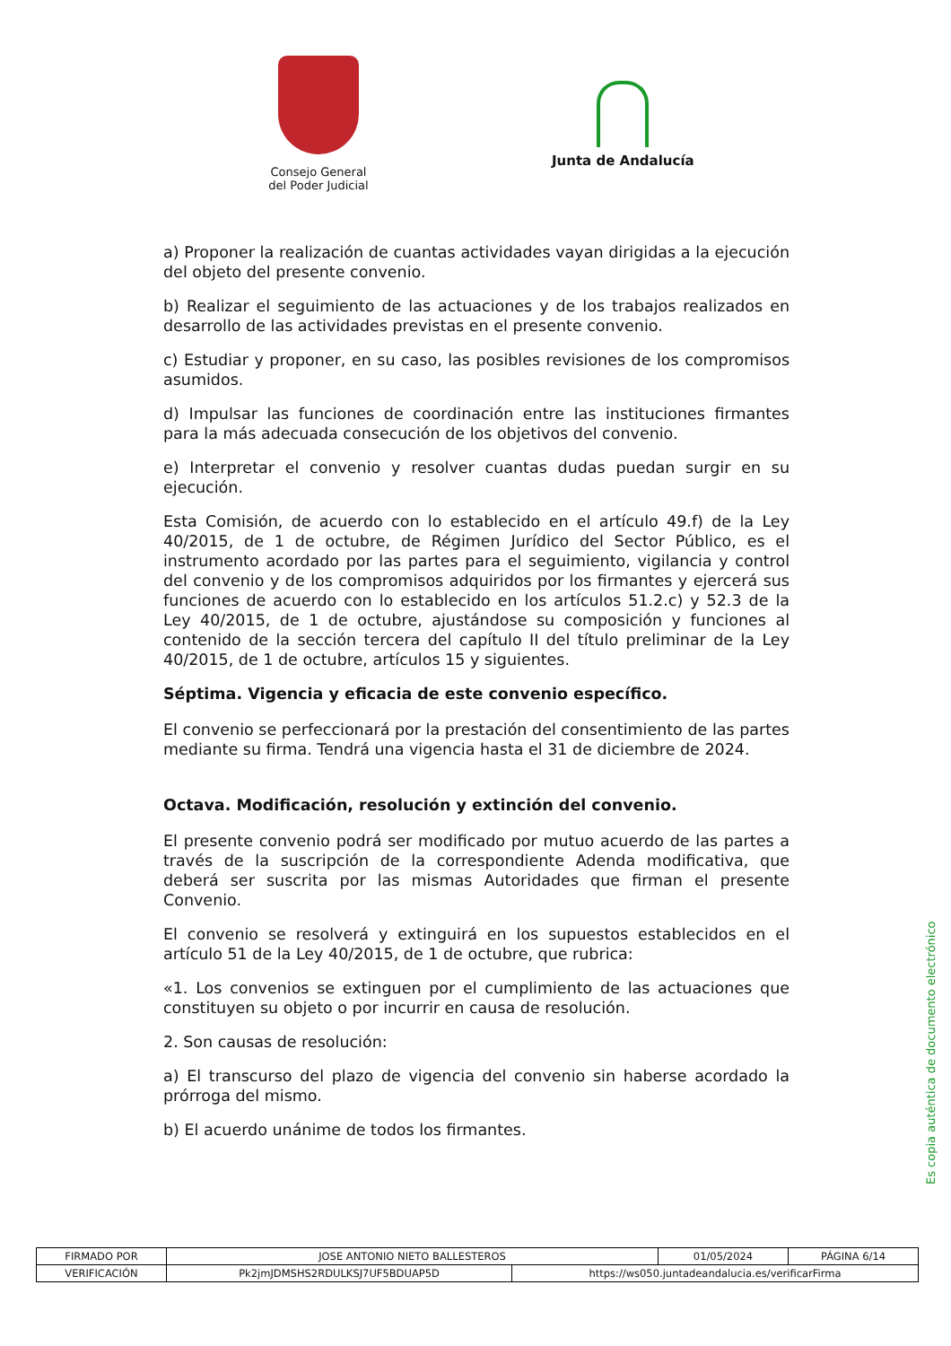Consejo General
del Poder Judicial
Junta de Andalucía
a) Proponer la realización de cuantas actividades vayan dirigidas a la ejecución del objeto del presente convenio.
b) Realizar el seguimiento de las actuaciones y de los trabajos realizados en desarrollo de las actividades previstas en el presente convenio.
c) Estudiar y proponer, en su caso, las posibles revisiones de los compromisos asumidos.
d) Impulsar las funciones de coordinación entre las instituciones firmantes para la más adecuada consecución de los objetivos del convenio.
e) Interpretar el convenio y resolver cuantas dudas puedan surgir en su ejecución.
Esta Comisión, de acuerdo con lo establecido en el artículo 49.f) de la Ley 40/2015, de 1 de octubre, de Régimen Jurídico del Sector Público, es el instrumento acordado por las partes para el seguimiento, vigilancia y control del convenio y de los compromisos adquiridos por los firmantes y ejercerá sus funciones de acuerdo con lo establecido en los artículos 51.2.c) y 52.3 de la Ley 40/2015, de 1 de octubre, ajustándose su composición y funciones al contenido de la sección tercera del capítulo II del título preliminar de la Ley 40/2015, de 1 de octubre, artículos 15 y siguientes.
Séptima. Vigencia y eficacia de este convenio específico.
El convenio se perfeccionará por la prestación del consentimiento de las partes mediante su firma. Tendrá una vigencia hasta el 31 de diciembre de 2024.
Octava. Modificación, resolución y extinción del convenio.
El presente convenio podrá ser modificado por mutuo acuerdo de las partes a través de la suscripción de la correspondiente Adenda modificativa, que deberá ser suscrita por las mismas Autoridades que firman el presente Convenio.
El convenio se resolverá y extinguirá en los supuestos establecidos en el artículo 51 de la Ley 40/2015, de 1 de octubre, que rubrica:
«1. Los convenios se extinguen por el cumplimiento de las actuaciones que constituyen su objeto o por incurrir en causa de resolución.
2. Son causas de resolución:
a) El transcurso del plazo de vigencia del convenio sin haberse acordado la prórroga del mismo.
b) El acuerdo unánime de todos los firmantes.
Es copia auténtica de documento electrónico
| FIRMADO POR | JOSE ANTONIO NIETO BALLESTEROS | | 01/05/2024 | PÁGINA 6/14 |
| VERIFICACIÓN | Pk2jmJDMSHS2RDULKSJ7UF5BDUAP5D | https://ws050.juntadeandalucia.es/verificarFirma | | |